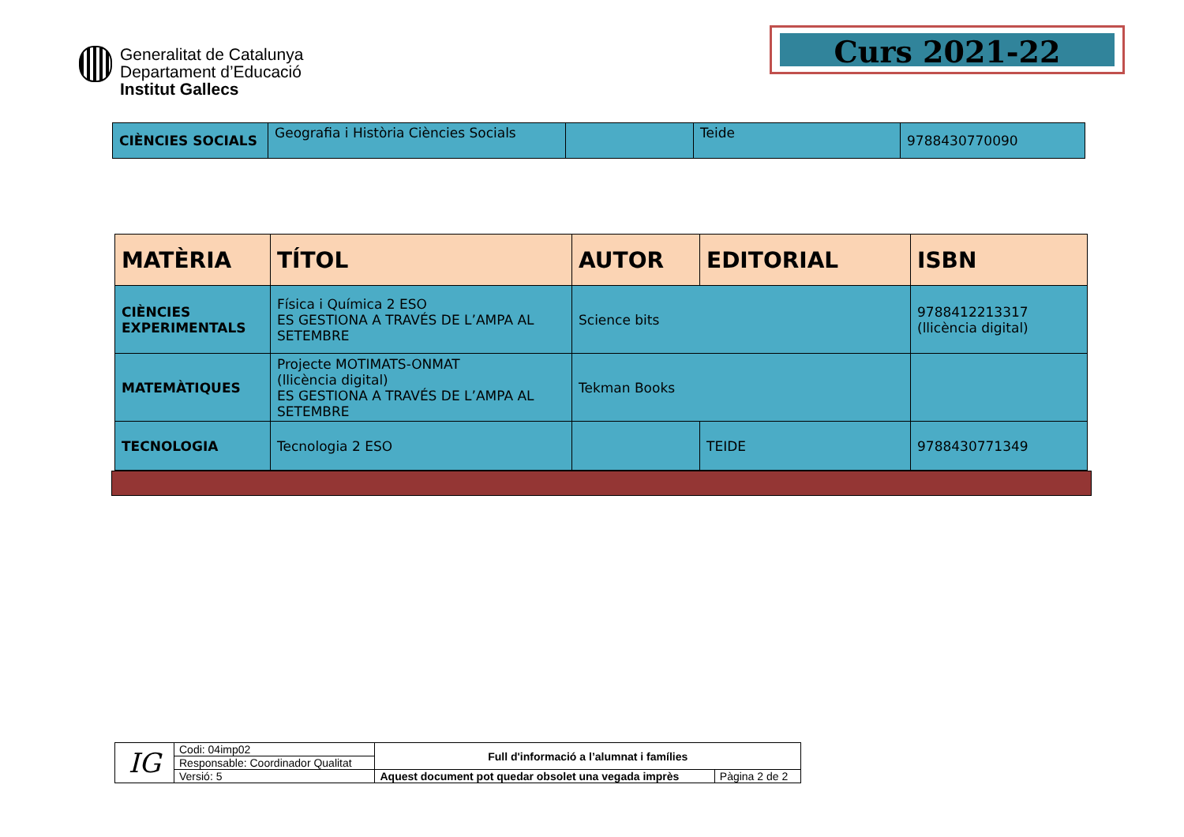Generalitat de Catalunya
Departament d’Educació
Institut Gallecs
Curs 2021-22
| CIÈNCIES SOCIALS | Geografia i Història Ciències Socials | | Teide | 9788430770090 |
| MATÈRIA | TÍTOL | AUTOR | EDITORIAL | ISBN |
| --- | --- | --- | --- | --- |
| CIÈNCIES EXPERIMENTALS | Física i Química 2 ESO ES GESTIONA A TRAVÉS DE L’AMPA AL SETEMBRE | Science bits | | 9788412213317 (llicència digital) |
| MATEMÀTIQUES | Projecte MOTIMATS-ONMAT (llicència digital) ES GESTIONA A TRAVÉS DE L’AMPA AL SETEMBRE | Tekman Books | | |
| TECNOLOGIA | Tecnologia 2 ESO | | TEIDE | 9788430771349 |
| IG | Codi: 04imp02 | Full d'informació a l’alumnat i famílies | |
| | Responsable: Coordinador Qualitat | | |
| | Versió: 5 | Aquest document pot quedar obsolet una vegada imprès | Pàgina 2 de 2 |